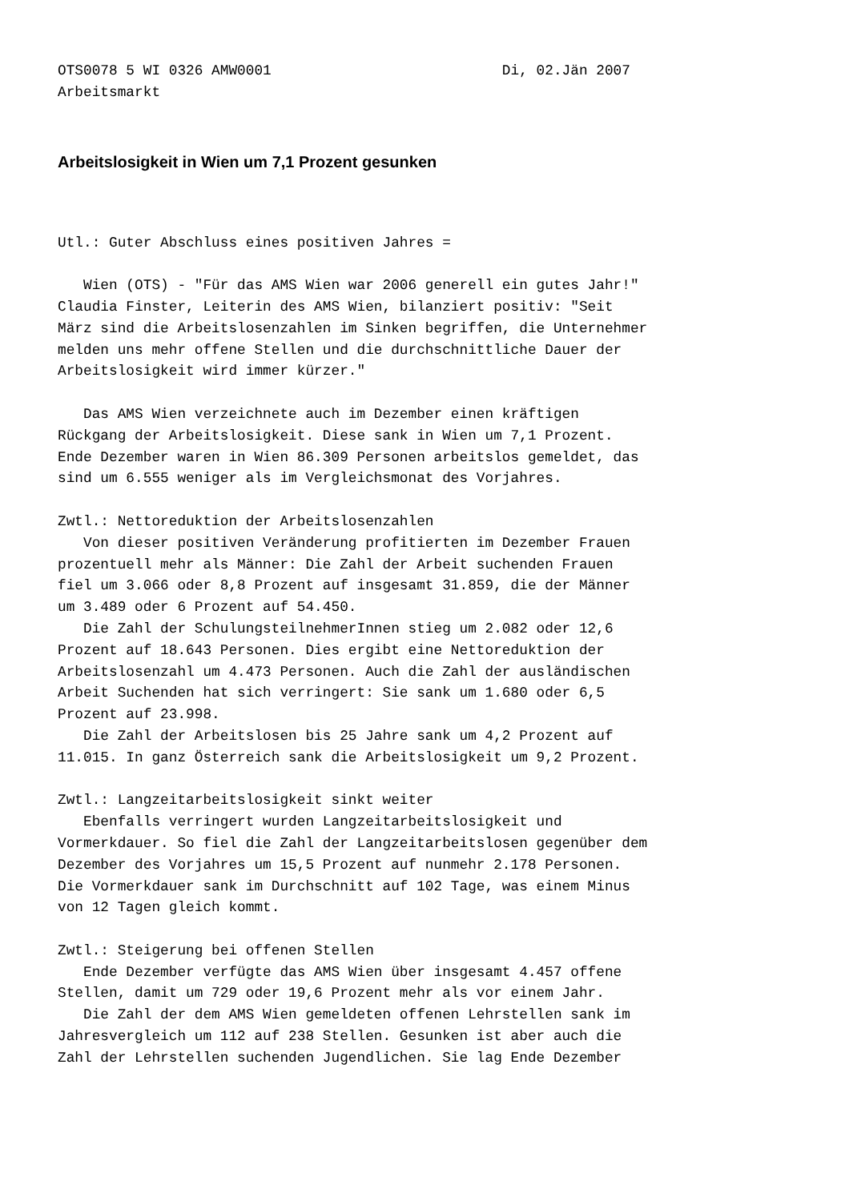OTS0078 5 WI 0326 AMW0001                           Di, 02.Jän 2007
Arbeitsmarkt
Arbeitslosigkeit in Wien um 7,1 Prozent gesunken
Utl.: Guter Abschluss eines positiven Jahres =

   Wien (OTS) - "Für das AMS Wien war 2006 generell ein gutes Jahr!"
Claudia Finster, Leiterin des AMS Wien, bilanziert positiv: "Seit
März sind die Arbeitslosenzahlen im Sinken begriffen, die Unternehmer
melden uns mehr offene Stellen und die durchschnittliche Dauer der
Arbeitslosigkeit wird immer kürzer."

   Das AMS Wien verzeichnete auch im Dezember einen kräftigen
Rückgang der Arbeitslosigkeit. Diese sank in Wien um 7,1 Prozent.
Ende Dezember waren in Wien 86.309 Personen arbeitslos gemeldet, das
sind um 6.555 weniger als im Vergleichsmonat des Vorjahres.

Zwtl.: Nettoreduktion der Arbeitslosenzahlen
   Von dieser positiven Veränderung profitierten im Dezember Frauen
prozentuell mehr als Männer: Die Zahl der Arbeit suchenden Frauen
fiel um 3.066 oder 8,8 Prozent auf insgesamt 31.859, die der Männer
um 3.489 oder 6 Prozent auf 54.450.
   Die Zahl der SchulungsteilnehmerInnen stieg um 2.082 oder 12,6
Prozent auf 18.643 Personen. Dies ergibt eine Nettoreduktion der
Arbeitslosenzahl um 4.473 Personen. Auch die Zahl der ausländischen
Arbeit Suchenden hat sich verringert: Sie sank um 1.680 oder 6,5
Prozent auf 23.998.
   Die Zahl der Arbeitslosen bis 25 Jahre sank um 4,2 Prozent auf
11.015. In ganz Österreich sank die Arbeitslosigkeit um 9,2 Prozent.

Zwtl.: Langzeitarbeitslosigkeit sinkt weiter
   Ebenfalls verringert wurden Langzeitarbeitslosigkeit und
Vormerkdauer. So fiel die Zahl der Langzeitarbeitslosen gegenüber dem
Dezember des Vorjahres um 15,5 Prozent auf nunmehr 2.178 Personen.
Die Vormerkdauer sank im Durchschnitt auf 102 Tage, was einem Minus
von 12 Tagen gleich kommt.

Zwtl.: Steigerung bei offenen Stellen
   Ende Dezember verfügte das AMS Wien über insgesamt 4.457 offene
Stellen, damit um 729 oder 19,6 Prozent mehr als vor einem Jahr.
   Die Zahl der dem AMS Wien gemeldeten offenen Lehrstellen sank im
Jahresvergleich um 112 auf 238 Stellen. Gesunken ist aber auch die
Zahl der Lehrstellen suchenden Jugendlichen. Sie lag Ende Dezember